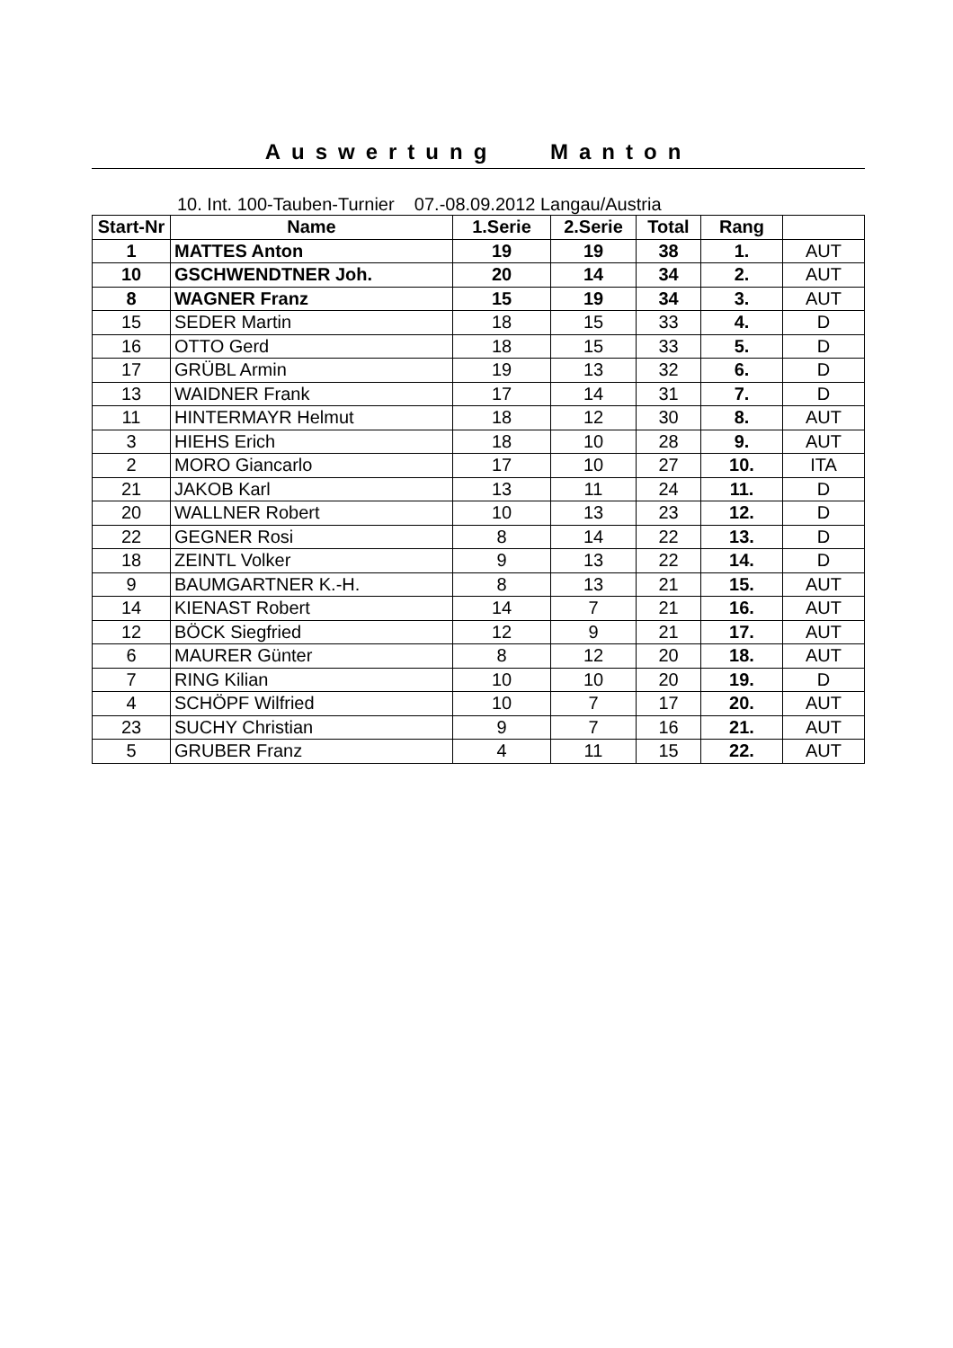Auswertung Manton
10. Int. 100-Tauben-Turnier 07.-08.09.2012 Langau/Austria
| Start-Nr | Name | 1.Serie | 2.Serie | Total | Rang | |
| --- | --- | --- | --- | --- | --- | --- |
| 1 | MATTES Anton | 19 | 19 | 38 | 1. | AUT |
| 10 | GSCHWENDTNER Joh. | 20 | 14 | 34 | 2. | AUT |
| 8 | WAGNER Franz | 15 | 19 | 34 | 3. | AUT |
| 15 | SEDER Martin | 18 | 15 | 33 | 4. | D |
| 16 | OTTO Gerd | 18 | 15 | 33 | 5. | D |
| 17 | GRÜBL Armin | 19 | 13 | 32 | 6. | D |
| 13 | WAIDNER Frank | 17 | 14 | 31 | 7. | D |
| 11 | HINTERMAYR Helmut | 18 | 12 | 30 | 8. | AUT |
| 3 | HIEHS Erich | 18 | 10 | 28 | 9. | AUT |
| 2 | MORO Giancarlo | 17 | 10 | 27 | 10. | ITA |
| 21 | JAKOB Karl | 13 | 11 | 24 | 11. | D |
| 20 | WALLNER Robert | 10 | 13 | 23 | 12. | D |
| 22 | GEGNER Rosi | 8 | 14 | 22 | 13. | D |
| 18 | ZEINTL Volker | 9 | 13 | 22 | 14. | D |
| 9 | BAUMGARTNER K.-H. | 8 | 13 | 21 | 15. | AUT |
| 14 | KIENAST Robert | 14 | 7 | 21 | 16. | AUT |
| 12 | BÖCK Siegfried | 12 | 9 | 21 | 17. | AUT |
| 6 | MAURER Günter | 8 | 12 | 20 | 18. | AUT |
| 7 | RING Kilian | 10 | 10 | 20 | 19. | D |
| 4 | SCHÖPF Wilfried | 10 | 7 | 17 | 20. | AUT |
| 23 | SUCHY Christian | 9 | 7 | 16 | 21. | AUT |
| 5 | GRUBER Franz | 4 | 11 | 15 | 22. | AUT |